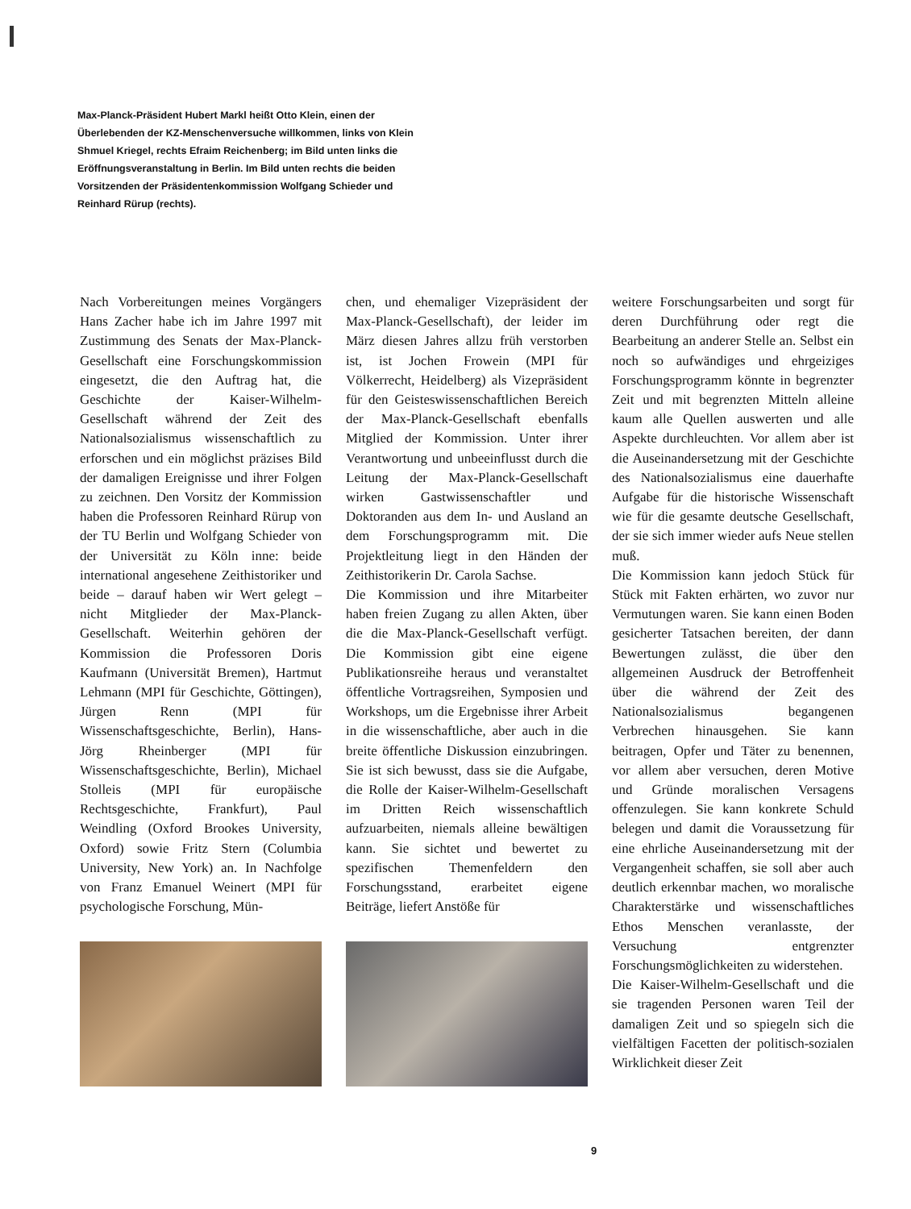Max-Planck-Präsident Hubert Markl heißt Otto Klein, einen der Überlebenden der KZ-Menschenversuche willkommen, links von Klein Shmuel Kriegel, rechts Efraim Reichenberg; im Bild unten links die Eröffnungsveranstaltung in Berlin. Im Bild unten rechts die beiden Vorsitzenden der Präsidentenkommission Wolfgang Schieder und Reinhard Rürup (rechts).
Nach Vorbereitungen meines Vorgängers Hans Zacher habe ich im Jahre 1997 mit Zustimmung des Senats der Max-Planck-Gesellschaft eine Forschungskommission eingesetzt, die den Auftrag hat, die Geschichte der Kaiser-Wilhelm-Gesellschaft während der Zeit des Nationalsozialismus wissenschaftlich zu erforschen und ein möglichst präzises Bild der damaligen Ereignisse und ihrer Folgen zu zeichnen. Den Vorsitz der Kommission haben die Professoren Reinhard Rürup von der TU Berlin und Wolfgang Schieder von der Universität zu Köln inne: beide international angesehene Zeithistoriker und beide – darauf haben wir Wert gelegt – nicht Mitglieder der Max-Planck-Gesellschaft. Weiterhin gehören der Kommission die Professoren Doris Kaufmann (Universität Bremen), Hartmut Lehmann (MPI für Geschichte, Göttingen), Jürgen Renn (MPI für Wissenschaftsgeschichte, Berlin), Hans-Jörg Rheinberger (MPI für Wissenschaftsgeschichte, Berlin), Michael Stolleis (MPI für europäische Rechtsgeschichte, Frankfurt), Paul Weindling (Oxford Brookes University, Oxford) sowie Fritz Stern (Columbia University, New York) an. In Nachfolge von Franz Emanuel Weinert (MPI für psychologische Forschung, Mün-
chen, und ehemaliger Vizepräsident der Max-Planck-Gesellschaft), der leider im März diesen Jahres allzu früh verstorben ist, ist Jochen Frowein (MPI für Völkerrecht, Heidelberg) als Vizepräsident für den Geisteswissenschaftlichen Bereich der Max-Planck-Gesellschaft ebenfalls Mitglied der Kommission. Unter ihrer Verantwortung und unbeeinflusst durch die Leitung der Max-Planck-Gesellschaft wirken Gastwissenschaftler und Doktoranden aus dem In- und Ausland an dem Forschungsprogramm mit. Die Projektleitung liegt in den Händen der Zeithistorikerin Dr. Carola Sachse.
Die Kommission und ihre Mitarbeiter haben freien Zugang zu allen Akten, über die die Max-Planck-Gesellschaft verfügt. Die Kommission gibt eine eigene Publikationsreihe heraus und veranstaltet öffentliche Vortragsreihen, Symposien und Workshops, um die Ergebnisse ihrer Arbeit in die wissenschaftliche, aber auch in die breite öffentliche Diskussion einzubringen. Sie ist sich bewusst, dass sie die Aufgabe, die Rolle der Kaiser-Wilhelm-Gesellschaft im Dritten Reich wissenschaftlich aufzuarbeiten, niemals alleine bewältigen kann. Sie sichtet und bewertet zu spezifischen Themenfeldern den Forschungsstand, erarbeitet eigene Beiträge, liefert Anstöße für
weitere Forschungsarbeiten und sorgt für deren Durchführung oder regt die Bearbeitung an anderer Stelle an. Selbst ein noch so aufwändiges und ehrgeiziges Forschungsprogramm könnte in begrenzter Zeit und mit begrenzten Mitteln alleine kaum alle Quellen auswerten und alle Aspekte durchleuchten. Vor allem aber ist die Auseinandersetzung mit der Geschichte des Nationalsozialismus eine dauerhafte Aufgabe für die historische Wissenschaft wie für die gesamte deutsche Gesellschaft, der sie sich immer wieder aufs Neue stellen muß.
Die Kommission kann jedoch Stück für Stück mit Fakten erhärten, wo zuvor nur Vermutungen waren. Sie kann einen Boden gesicherter Tatsachen bereiten, der dann Bewertungen zulässt, die über den allgemeinen Ausdruck der Betroffenheit über die während der Zeit des Nationalsozialismus begangenen Verbrechen hinausgehen. Sie kann beitragen, Opfer und Täter zu benennen, vor allem aber versuchen, deren Motive und Gründe moralischen Versagens offenzulegen. Sie kann konkrete Schuld belegen und damit die Voraussetzung für eine ehrliche Auseinandersetzung mit der Vergangenheit schaffen, sie soll aber auch deutlich erkennbar machen, wo moralische Charakterstärke und wissenschaftliches Ethos Menschen veranlasste, der Versuchung entgrenzter Forschungsmöglichkeiten zu widerstehen.
Die Kaiser-Wilhelm-Gesellschaft und die sie tragenden Personen waren Teil der damaligen Zeit und so spiegeln sich die vielfältigen Facetten der politisch-sozialen Wirklichkeit dieser Zeit
9